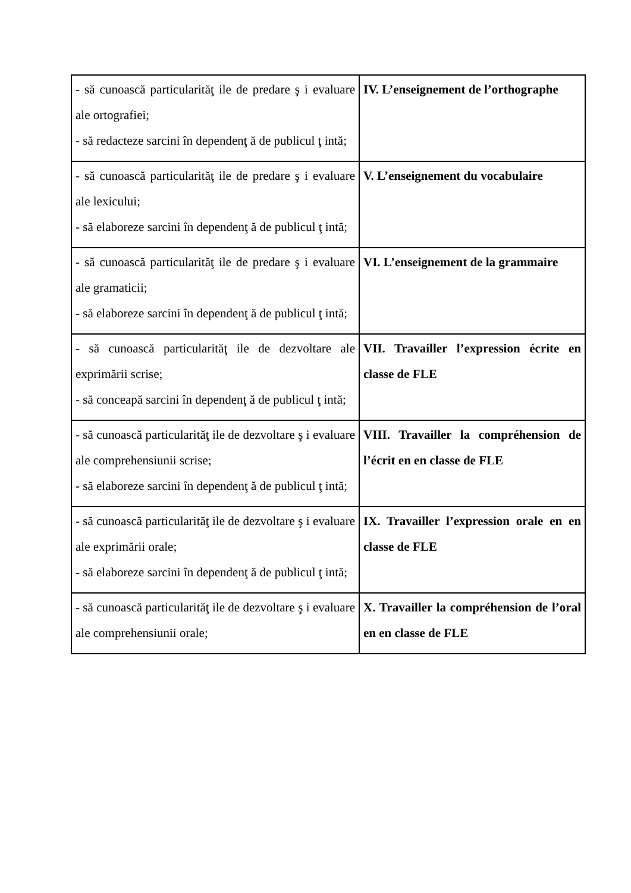| - să cunoască particularităţ ile de predare ş i evaluare ale ortografiei; - să redacteze sarcini în dependenţ ă de publicul ţ intă; | IV. L’enseignement de l’orthographe |
| - să cunoască particularităţ ile de predare ş i evaluare ale lexicului; - să elaboreze sarcini în dependenţ ă de publicul ţ intă; | V. L’enseignement du vocabulaire |
| - să cunoască particularităţ ile de predare ş i evaluare ale gramaticii; - să elaboreze sarcini în dependenţ ă de publicul ţ intă; | VI. L’enseignement de la grammaire |
| - să cunoască particularităţ ile de dezvoltare ale exprimării scrise; - să conceapă sarcini în dependenţ ă de publicul ţ intă; | VII. Travailler l’expression écrite en classe de FLE |
| - să cunoască particularităţ ile de dezvoltare ş i evaluare ale comprehensiunii scrise; - să elaboreze sarcini în dependenţ ă de publicul ţ intă; | VIII. Travailler la compréhension de l’écrit en en classe de FLE |
| - să cunoască particularităţ ile de dezvoltare ş i evaluare ale exprimării orale; - să elaboreze sarcini în dependenţ ă de publicul ţ intă; | IX. Travailler l’expression orale en en classe de FLE |
| - să cunoască particularităţ ile de dezvoltare ş i evaluare ale comprehensiunii orale; | X. Travailler la compréhension de l’oral en en classe de FLE |